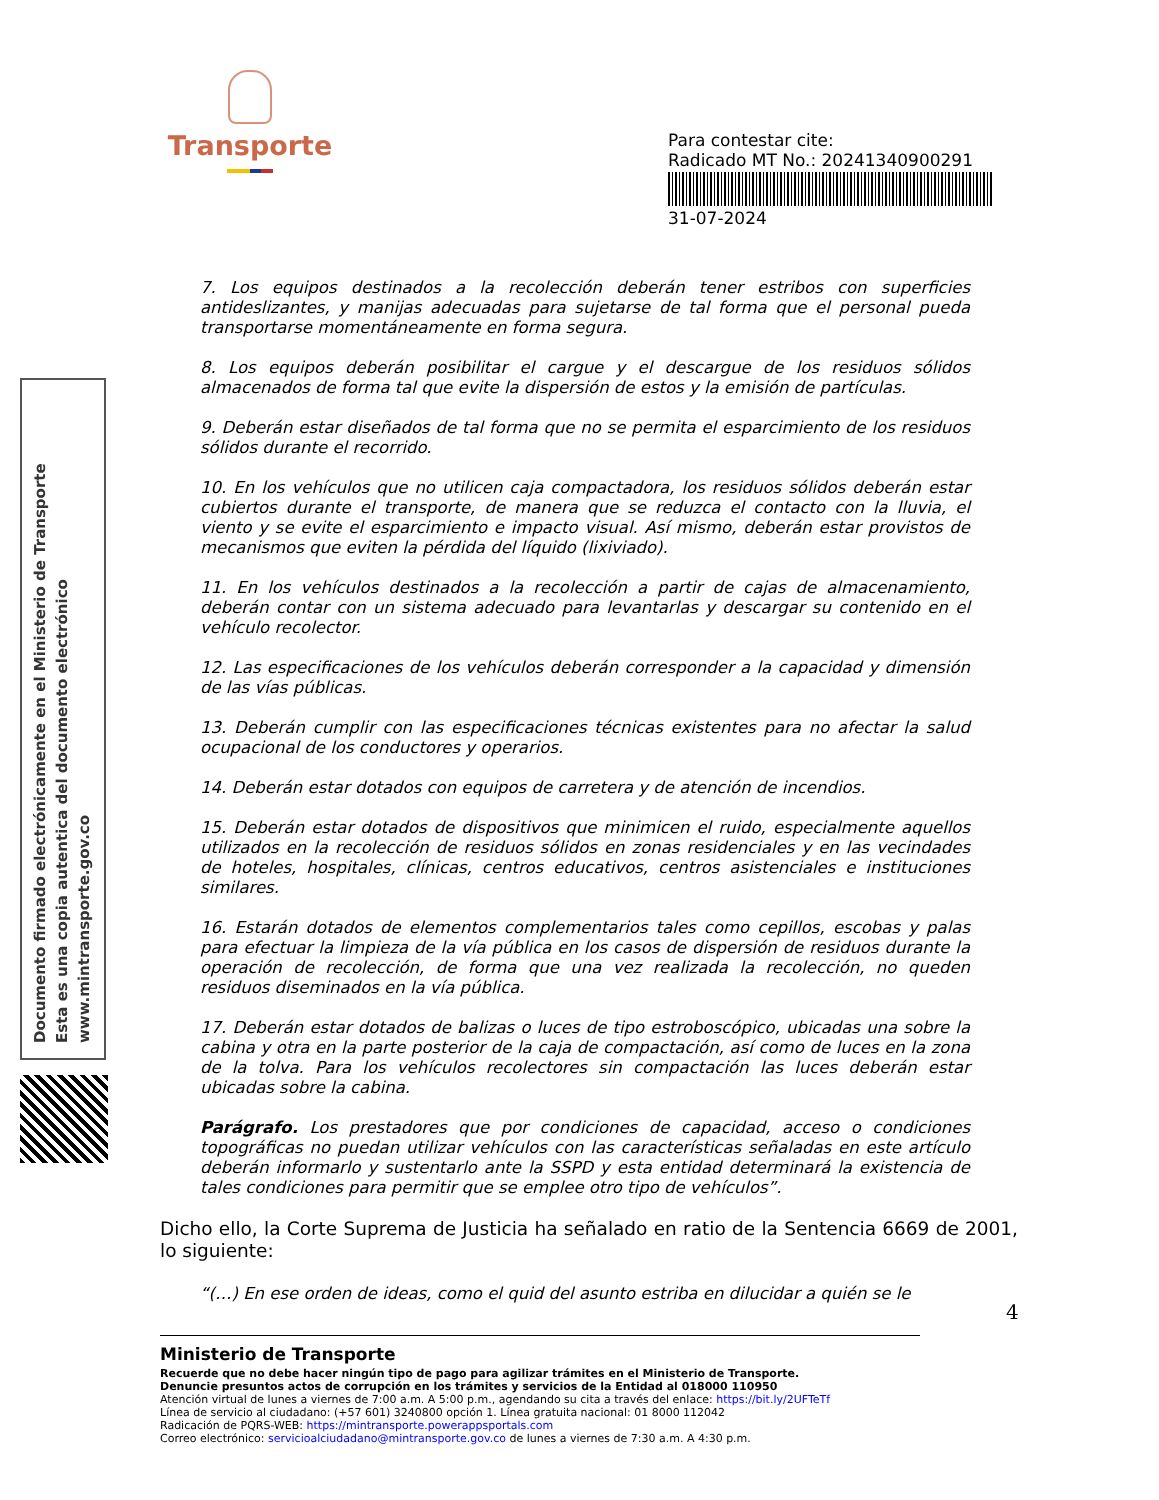Transporte
Para contestar cite:
Radicado MT No.: 20241340900291
31-07-2024
Documento firmado electrónicamente en el Ministerio de Transporte
Esta es una copia autentica del documento electrónico
www.mintransporte.gov.co
7. Los equipos destinados a la recolección deberán tener estribos con superficies antideslizantes, y manijas adecuadas para sujetarse de tal forma que el personal pueda transportarse momentáneamente en forma segura.
8. Los equipos deberán posibilitar el cargue y el descargue de los residuos sólidos almacenados de forma tal que evite la dispersión de estos y la emisión de partículas.
9. Deberán estar diseñados de tal forma que no se permita el esparcimiento de los residuos sólidos durante el recorrido.
10. En los vehículos que no utilicen caja compactadora, los residuos sólidos deberán estar cubiertos durante el transporte, de manera que se reduzca el contacto con la lluvia, el viento y se evite el esparcimiento e impacto visual. Así mismo, deberán estar provistos de mecanismos que eviten la pérdida del líquido (lixiviado).
11. En los vehículos destinados a la recolección a partir de cajas de almacenamiento, deberán contar con un sistema adecuado para levantarlas y descargar su contenido en el vehículo recolector.
12. Las especificaciones de los vehículos deberán corresponder a la capacidad y dimensión de las vías públicas.
13. Deberán cumplir con las especificaciones técnicas existentes para no afectar la salud ocupacional de los conductores y operarios.
14. Deberán estar dotados con equipos de carretera y de atención de incendios.
15. Deberán estar dotados de dispositivos que minimicen el ruido, especialmente aquellos utilizados en la recolección de residuos sólidos en zonas residenciales y en las vecindades de hoteles, hospitales, clínicas, centros educativos, centros asistenciales e instituciones similares.
16. Estarán dotados de elementos complementarios tales como cepillos, escobas y palas para efectuar la limpieza de la vía pública en los casos de dispersión de residuos durante la operación de recolección, de forma que una vez realizada la recolección, no queden residuos diseminados en la vía pública.
17. Deberán estar dotados de balizas o luces de tipo estroboscópico, ubicadas una sobre la cabina y otra en la parte posterior de la caja de compactación, así como de luces en la zona de la tolva. Para los vehículos recolectores sin compactación las luces deberán estar ubicadas sobre la cabina.
Parágrafo. Los prestadores que por condiciones de capacidad, acceso o condiciones topográficas no puedan utilizar vehículos con las características señaladas en este artículo deberán informarlo y sustentarlo ante la SSPD y esta entidad determinará la existencia de tales condiciones para permitir que se emplee otro tipo de vehículos”.
Dicho ello, la Corte Suprema de Justicia ha señalado en ratio de la Sentencia 6669 de 2001, lo siguiente:
“(…) En ese orden de ideas, como el quid del asunto estriba en dilucidar a quién se le
4
Ministerio de Transporte
Recuerde que no debe hacer ningún tipo de pago para agilizar trámites en el Ministerio de Transporte.
Denuncie presuntos actos de corrupción en los trámites y servicios de la Entidad al 018000 110950
Atención virtual de lunes a viernes de 7:00 a.m. A 5:00 p.m., agendando su cita a través del enlace: https://bit.ly/2UFTeTf
Línea de servicio al ciudadano: (+57 601) 3240800 opción 1. Línea gratuita nacional: 01 8000 112042
Radicación de PQRS-WEB: https://mintransporte.powerappsportals.com
Correo electrónico: servicioalciudadano@mintransporte.gov.co de lunes a viernes de 7:30 a.m. A 4:30 p.m.